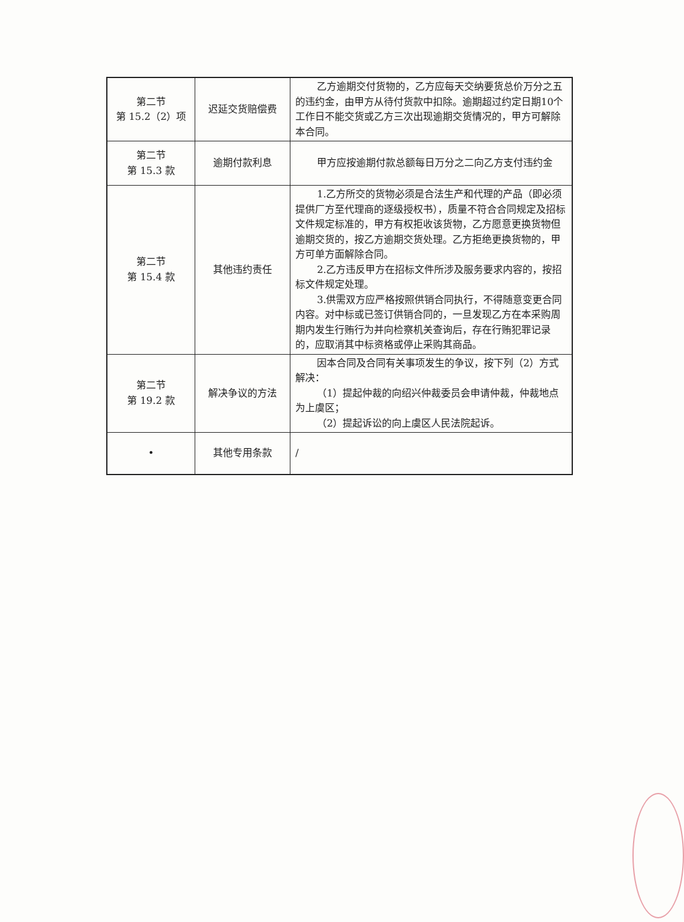| 第二节 第 15.2（2）项 | 迟延交货赔偿费 | 乙方逾期交付货物的，乙方应每天交纳要货总价万分之五的违约金，由甲方从待付货款中扣除。逾期超过约定日期10个工作日不能交货或乙方三次出现逾期交货情况的，甲方可解除本合同。 |
| 第二节 第 15.3 款 | 逾期付款利息 | 甲方应按逾期付款总额每日万分之二向乙方支付违约金 |
| 第二节 第 15.4 款 | 其他违约责任 | 1.乙方所交的货物必须是合法生产和代理的产品（即必须提供厂方至代理商的逐级授权书），质量不符合合同规定及招标文件规定标准的，甲方有权拒收该货物，乙方愿意更换货物但逾期交货的，按乙方逾期交货处理。乙方拒绝更换货物的，甲方可单方面解除合同。 2.乙方违反甲方在招标文件所涉及服务要求内容的，按招标文件规定处理。 3.供需双方应严格按照供销合同执行，不得随意变更合同内容。对中标或已签订供销合同的，一旦发现乙方在本采购周期内发生行贿行为并向检察机关查询后，存在行贿犯罪记录的，应取消其中标资格或停止采购其商品。 |
| 第二节 第 19.2 款 | 解决争议的方法 | 因本合同及合同有关事项发生的争议，按下列（2）方式解决： （1）提起仲裁的向绍兴仲裁委员会申请仲裁，仲裁地点为上虞区； （2）提起诉讼的向上虞区人民法院起诉。 |
| • | 其他专用条款 | / |